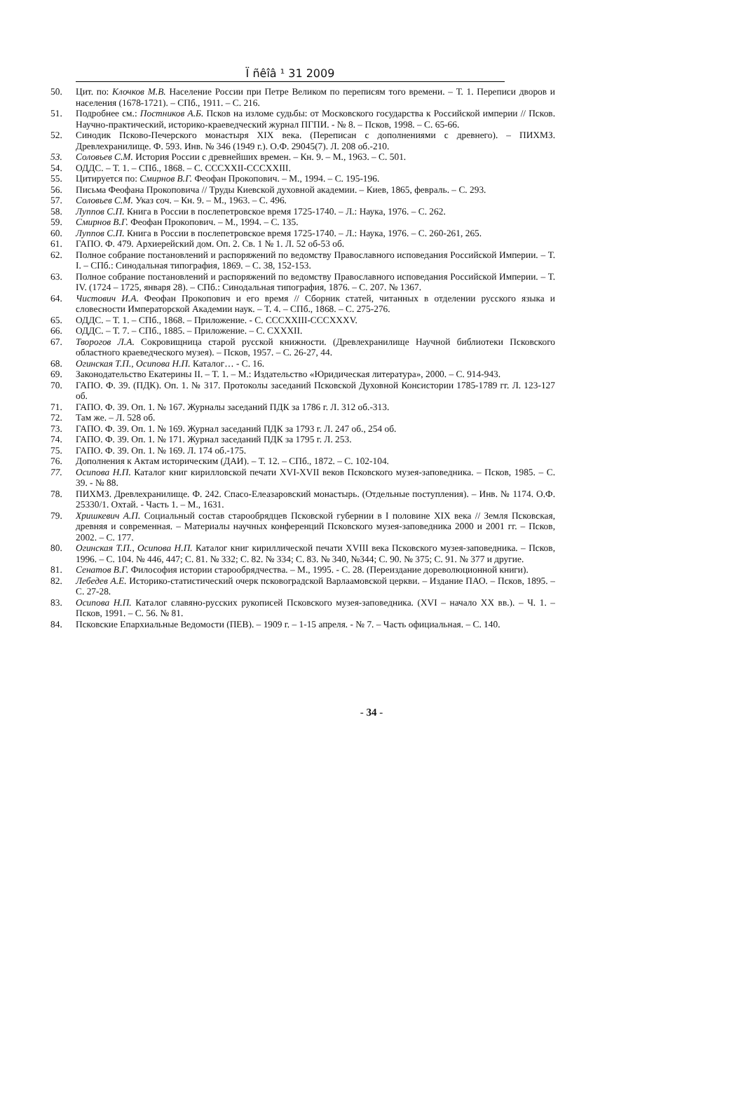Ї ñêîâ ¹ 31 2009
50. Цит. по: Клочков М.В. Население России при Петре Великом по переписям того времени. – Т. 1. Переписи дворов и населения (1678-1721). – СПб., 1911. – С. 216.
51. Подробнее см.: Постников А.Б. Псков на изломе судьбы: от Московского государства к Российской империи // Псков. Научно-практический, историко-краеведческий журнал ПГПИ. - № 8. – Псков, 1998. – С. 65-66.
52. Синодик Псково-Печерского монастыря XIX века. (Переписан с дополнениями с древнего). – ПИХМЗ. Древлехранилище. Ф. 593. Инв. № 346 (1949 г.). О.Ф. 29045(7). Л. 208 об.-210.
53. Соловьев С.М. История России с древнейших времен. – Кн. 9. – М., 1963. – С. 501.
54. ОДДС. – Т. 1. – СПб., 1868. – С. CCCXXII-CCCXXIII.
55. Цитируется по: Смирнов В.Г. Феофан Прокопович. – М., 1994. – С. 195-196.
56. Письма Феофана Прокоповича // Труды Киевской духовной академии. – Киев, 1865, февраль. – С. 293.
57. Соловьев С.М. Указ соч. – Кн. 9. – М., 1963. – С. 496.
58. Луппов С.П. Книга в России в послепетровское время 1725-1740. – Л.: Наука, 1976. – С. 262.
59. Смирнов В.Г. Феофан Прокопович. – М., 1994. – С. 135.
60. Луппов С.П. Книга в России в послепетровское время 1725-1740. – Л.: Наука, 1976. – С. 260-261, 265.
61. ГАПО. Ф. 479. Архиерейский дом. Оп. 2. Св. 1 № 1. Л. 52 об-53 об.
62. Полное собрание постановлений и распоряжений по ведомству Православного исповедания Российской Империи. – Т. I. – СПб.: Синодальная типография, 1869. – С. 38, 152-153.
63. Полное собрание постановлений и распоряжений по ведомству Православного исповедания Российской Империи. – Т. IV. (1724 – 1725, января 28). – СПб.: Синодальная типография, 1876. – С. 207. № 1367.
64. Чистович И.А. Феофан Прокопович и его время // Сборник статей, читанных в отделении русского языка и словесности Императорской Академии наук. – Т. 4. – СПб., 1868. – С. 275-276.
65. ОДДС. – Т. 1. – СПб., 1868. – Приложение. - С. CCCXXIII-CCCXXXV.
66. ОДДС. – Т. 7. – СПб., 1885. – Приложение. – С. CXXXII.
67. Творогов Л.А. Сокровищница старой русской книжности. (Древлехранилище Научной библиотеки Псковского областного краеведческого музея). – Псков, 1957. – С. 26-27, 44.
68. Огинская Т.П., Осипова Н.П. Каталог… - С. 16.
69. Законодательство Екатерины II. – Т. 1. – М.: Издательство «Юридическая литература», 2000. – С. 914-943.
70. ГАПО. Ф. 39. (ПДК). Оп. 1. № 317. Протоколы заседаний Псковской Духовной Консистории 1785-1789 гг. Л. 123-127 об.
71. ГАПО. Ф. 39. Оп. 1. № 167. Журналы заседаний ПДК за 1786 г. Л. 312 об.-313.
72. Там же. – Л. 528 об.
73. ГАПО. Ф. 39. Оп. 1. № 169. Журнал заседаний ПДК за 1793 г. Л. 247 об., 254 об.
74. ГАПО. Ф. 39. Оп. 1. № 171. Журнал заседаний ПДК за 1795 г. Л. 253.
75. ГАПО. Ф. 39. Оп. 1. № 169. Л. 174 об.-175.
76. Дополнения к Актам историческим (ДАИ). – Т. 12. – СПб., 1872. – С. 102-104.
77. Осипова Н.П. Каталог книг кирилловской печати XVI-XVII веков Псковского музея-заповедника. – Псков, 1985. – С. 39. - № 88.
78. ПИХМЗ. Древлехранилище. Ф. 242. Спасо-Елеазаровский монастырь. (Отдельные поступления). – Инв. № 1174. О.Ф. 25330/1. Охтай. - Часть 1. – М., 1631.
79. Хришкевич А.П. Социальный состав старообрядцев Псковской губернии в I половине XIX века // Земля Псковская, древняя и современная. – Материалы научных конференций Псковского музея-заповедника 2000 и 2001 гг. – Псков, 2002. – С. 177.
80. Огинская Т.П., Осипова Н.П. Каталог книг кириллической печати XVIII века Псковского музея-заповедника. – Псков, 1996. – С. 104. № 446, 447; С. 81. № 332; С. 82. № 334; С. 83. № 340, №344; С. 90. № 375; С. 91. № 377 и другие.
81. Сенатов В.Г. Философия истории старообрядчества. – М., 1995. - С. 28. (Переиздание дореволюционной книги).
82. Лебедев А.Е. Историко-статистический очерк псковоградской Варлаамовской церкви. – Издание ПАО. – Псков, 1895. – С. 27-28.
83. Осипова Н.П. Каталог славяно-русских рукописей Псковского музея-заповедника. (XVI – начало XX вв.). – Ч. 1. – Псков, 1991. – С. 56. № 81.
84. Псковские Епархиальные Ведомости (ПЕВ). – 1909 г. – 1-15 апреля. - № 7. – Часть официальная. – С. 140.
- 34 -